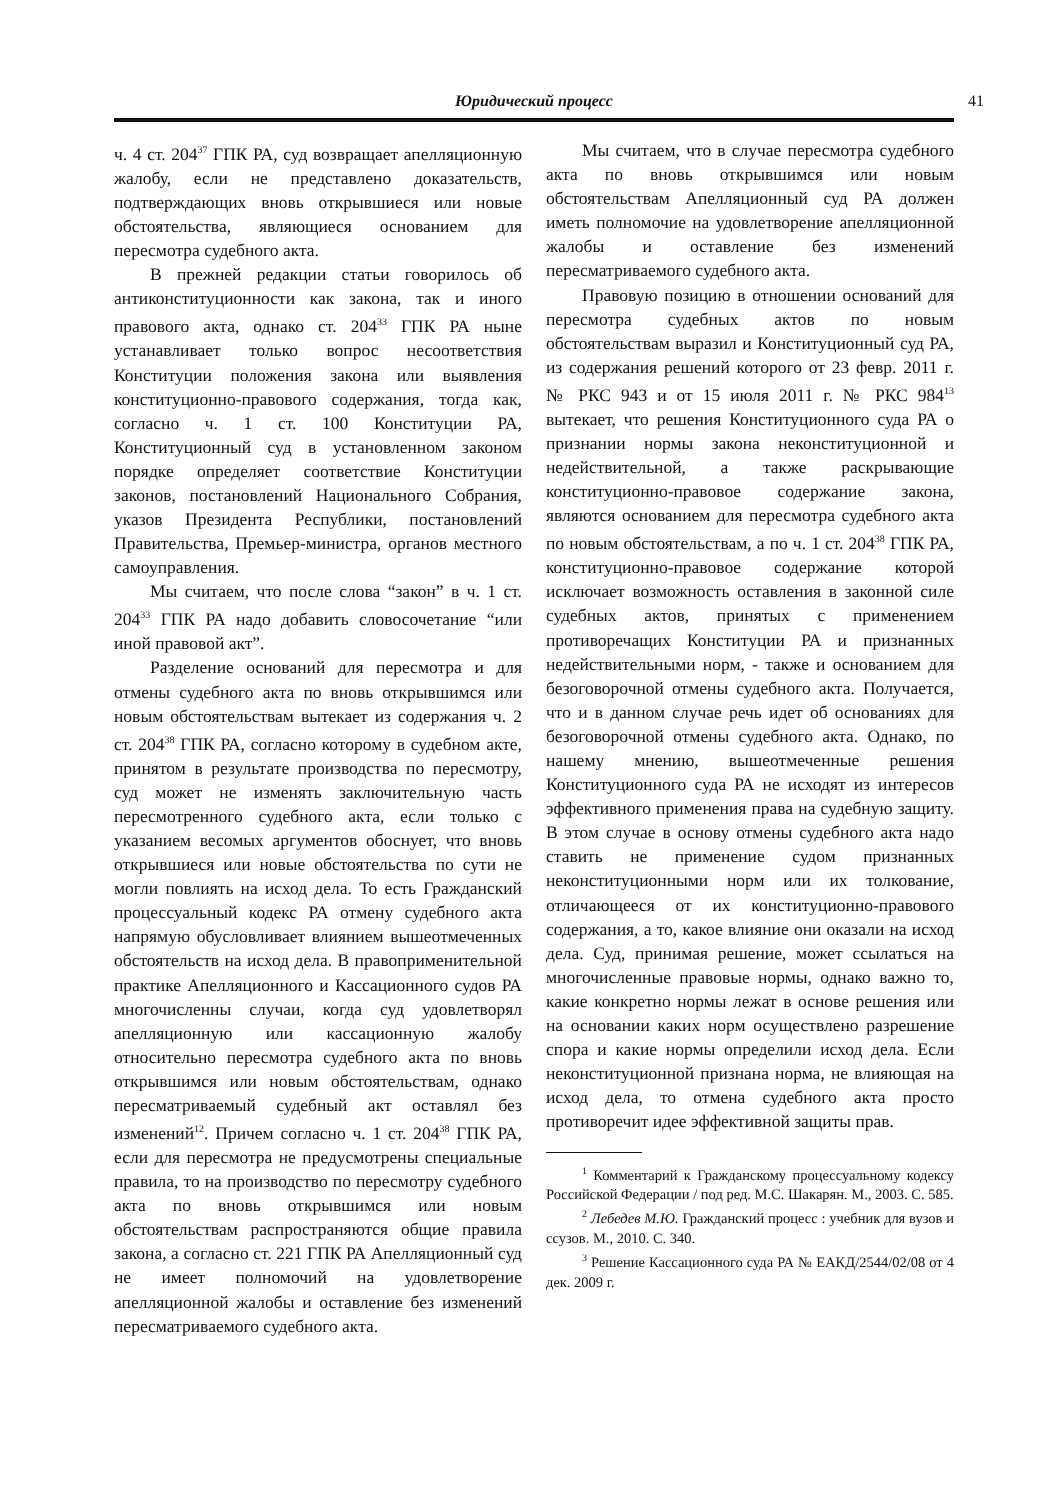Юридический процесс
41
ч. 4 ст. 204<sup>37</sup> ГПК РА, суд возвращает апелляционную жалобу, если не представлено доказательств, подтверждающих вновь открывшиеся или новые обстоятельства, являющиеся основанием для пересмотра судебного акта.
В прежней редакции статьи говорилось об антиконституционности как закона, так и иного правового акта, однако ст. 204<sup>33</sup> ГПК РА ныне устанавливает только вопрос несоответствия Конституции положения закона или выявления конституционно-правового содержания, тогда как, согласно ч. 1 ст. 100 Конституции РА, Конституционный суд в установленном законом порядке определяет соответствие Конституции законов, постановлений Национального Собрания, указов Президента Республики, постановлений Правительства, Премьер-министра, органов местного самоуправления.
Мы считаем, что после слова “закон” в ч. 1 ст. 204<sup>33</sup> ГПК РА надо добавить словосочетание “или иной правовой акт”.
Разделение оснований для пересмотра и для отмены судебного акта по вновь открывшимся или новым обстоятельствам вытекает из содержания ч. 2 ст. 204<sup>38</sup> ГПК РА, согласно которому в судебном акте, принятом в результате производства по пересмотру, суд может не изменять заключительную часть пересмотренного судебного акта, если только с указанием весомых аргументов обоснует, что вновь открывшиеся или новые обстоятельства по сути не могли повлиять на исход дела. То есть Гражданский процессуальный кодекс РА отмену судебного акта напрямую обусловливает влиянием вышеотмеченных обстоятельств на исход дела. В правоприменительной практике Апелляционного и Кассационного судов РА многочисленны случаи, когда суд удовлетворял апелляционную или кассационную жалобу относительно пересмотра судебного акта по вновь открывшимся или новым обстоятельствам, однако пересматриваемый судебный акт оставлял без изменений<sup>12</sup>. Причем согласно ч. 1 ст. 204<sup>38</sup> ГПК РА, если для пересмотра не предусмотрены специальные правила, то на производство по пересмотру судебного акта по вновь открывшимся или новым обстоятельствам распространяются общие правила закона, а согласно ст. 221 ГПК РА Апелляционный суд не имеет полномочий на удовлетворение апелляционной жалобы и оставление без изменений пересматриваемого судебного акта.
Мы считаем, что в случае пересмотра судебного акта по вновь открывшимся или новым обстоятельствам Апелляционный суд РА должен иметь полномочие на удовлетворение апелляционной жалобы и оставление без изменений пересматриваемого судебного акта.
Правовую позицию в отношении оснований для пересмотра судебных актов по новым обстоятельствам выразил и Конституционный суд РА, из содержания решений которого от 23 февр. 2011 г. № РКС 943 и от 15 июля 2011 г. № РКС 984<sup>13</sup> вытекает, что решения Конституционного суда РА о признании нормы закона неконституционной и недействительной, а также раскрывающие конституционно-правовое содержание закона, являются основанием для пересмотра судебного акта по новым обстоятельствам, а по ч. 1 ст. 204<sup>38</sup> ГПК РА, конституционно-правовое содержание которой исключает возможность оставления в законной силе судебных актов, принятых с применением противоречащих Конституции РА и признанных недействительными норм, - также и основанием для безоговорочной отмены судебного акта. Получается, что и в данном случае речь идет об основаниях для безоговорочной отмены судебного акта. Однако, по нашему мнению, вышеотмеченные решения Конституционного суда РА не исходят из интересов эффективного применения права на судебную защиту. В этом случае в основу отмены судебного акта надо ставить не применение судом признанных неконституционными норм или их толкование, отличающееся от их конституционно-правового содержания, а то, какое влияние они оказали на исход дела. Суд, принимая решение, может ссылаться на многочисленные правовые нормы, однако важно то, какие конкретно нормы лежат в основе решения или на основании каких норм осуществлено разрешение спора и какие нормы определили исход дела. Если неконституционной признана норма, не влияющая на исход дела, то отмена судебного акта просто противоречит идее эффективной защиты прав.
<sup>1</sup> Комментарий к Гражданскому процессуальному кодексу Российской Федерации / под ред. М.С. Шакарян. М., 2003. С. 585.
<sup>2</sup> Лебедев М.Ю. Гражданский процесс : учебник для вузов и ссузов. М., 2010. С. 340.
<sup>3</sup> Решение Кассационного суда РА № ЕАКД/2544/02/08 от 4 дек. 2009 г.